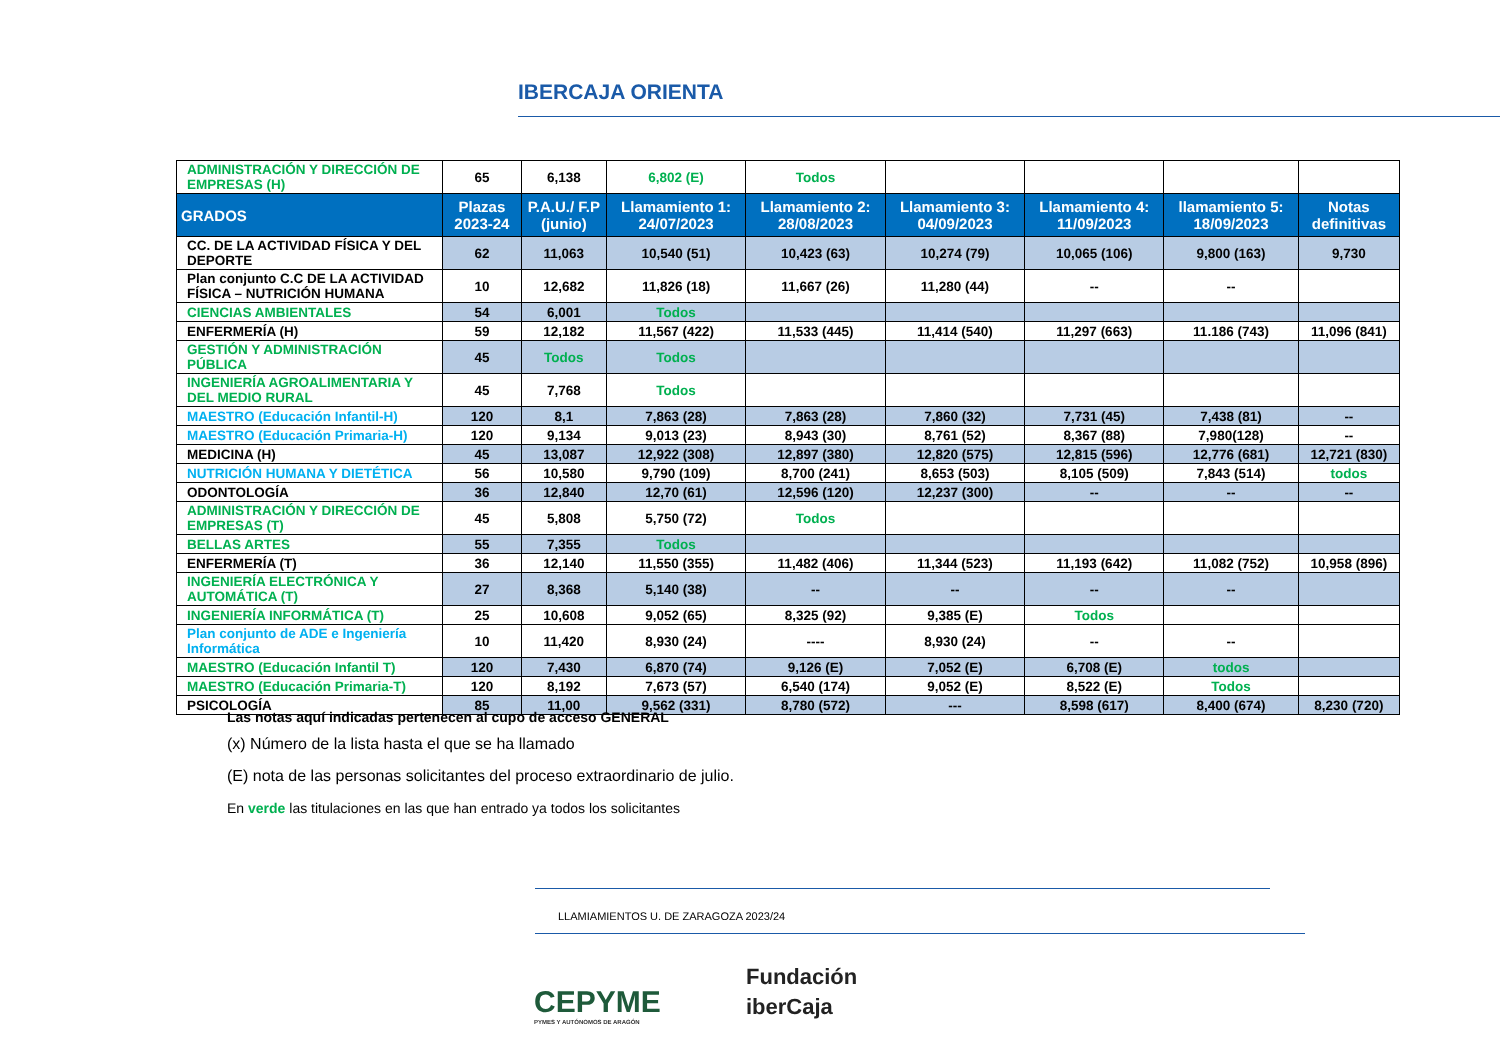IBERCAJA ORIENTA
| ADMINISTRACIÓN Y DIRECCIÓN DE EMPRESAS (H) | 65 | 6,138 | 6,802 (E) | Todos | | | | |
| GRADOS | Plazas 2023-24 | P.A.U./ F.P (junio) | Llamamiento 1: 24/07/2023 | Llamamiento 2: 28/08/2023 | Llamamiento 3: 04/09/2023 | Llamamiento 4: 11/09/2023 | llamamiento 5: 18/09/2023 | Notas definitivas |
| CC. DE LA ACTIVIDAD FÍSICA Y DEL DEPORTE | 62 | 11,063 | 10,540 (51) | 10,423 (63) | 10,274 (79) | 10,065 (106) | 9,800 (163) | 9,730 |
| Plan conjunto C.C DE LA ACTIVIDAD FÍSICA – NUTRICIÓN HUMANA | 10 | 12,682 | 11,826 (18) | 11,667 (26) | 11,280 (44) | -- | -- | |
| CIENCIAS AMBIENTALES | 54 | 6,001 | Todos | | | | | |
| ENFERMERÍA (H) | 59 | 12,182 | 11,567 (422) | 11,533 (445) | 11,414 (540) | 11,297 (663) | 11.186 (743) | 11,096 (841) |
| GESTIÓN Y ADMINISTRACIÓN PÚBLICA | 45 | Todos | Todos | | | | | |
| INGENIERÍA AGROALIMENTARIA Y DEL MEDIO RURAL | 45 | 7,768 | Todos | | | | | |
| MAESTRO (Educación Infantil-H) | 120 | 8,1 | 7,863 (28) | 7,863 (28) | 7,860 (32) | 7,731 (45) | 7,438 (81) | -- |
| MAESTRO (Educación Primaria-H) | 120 | 9,134 | 9,013 (23) | 8,943 (30) | 8,761 (52) | 8,367 (88) | 7,980(128) | -- |
| MEDICINA (H) | 45 | 13,087 | 12,922 (308) | 12,897 (380) | 12,820 (575) | 12,815 (596) | 12,776 (681) | 12,721 (830) |
| NUTRICIÓN HUMANA Y DIETÉTICA | 56 | 10,580 | 9,790 (109) | 8,700 (241) | 8,653 (503) | 8,105 (509) | 7,843 (514) | todos |
| ODONTOLOGÍA | 36 | 12,840 | 12,70 (61) | 12,596 (120) | 12,237 (300) | -- | -- | -- |
| ADMINISTRACIÓN Y DIRECCIÓN DE EMPRESAS (T) | 45 | 5,808 | 5,750 (72) | Todos | | | | |
| BELLAS ARTES | 55 | 7,355 | Todos | | | | | |
| ENFERMERÍA (T) | 36 | 12,140 | 11,550 (355) | 11,482 (406) | 11,344 (523) | 11,193 (642) | 11,082 (752) | 10,958 (896) |
| INGENIERÍA ELECTRÓNICA Y AUTOMÁTICA (T) | 27 | 8,368 | 5,140 (38) | -- | -- | -- | -- | |
| INGENIERÍA INFORMÁTICA (T) | 25 | 10,608 | 9,052 (65) | 8,325 (92) | 9,385 (E) | Todos | | |
| Plan conjunto de ADE e Ingeniería Informática | 10 | 11,420 | 8,930 (24) | ---- | 8,930 (24) | -- | -- | |
| MAESTRO (Educación Infantil T) | 120 | 7,430 | 6,870 (74) | 9,126 (E) | 7,052 (E) | 6,708 (E) | todos | |
| MAESTRO (Educación Primaria-T) | 120 | 8,192 | 7,673 (57) | 6,540 (174) | 9,052 (E) | 8,522 (E) | Todos | |
| PSICOLOGÍA | 85 | 11,00 | 9,562 (331) | 8,780 (572) | --- | 8,598 (617) | 8,400 (674) | 8,230 (720) |
Las notas aquí indicadas pertenecen al cupo de acceso GENERAL
(x) Número de la lista hasta el que se ha llamado
(E) nota de las personas solicitantes del proceso extraordinario de julio.
En verde las titulaciones en las que han entrado ya todos los solicitantes
LLAMIAMIENTOS U. DE ZARAGOZA 2023/24
CEPYME
PYMES Y AUTÓNOMOS DE ARAGÓN
Fundación
iberCaja